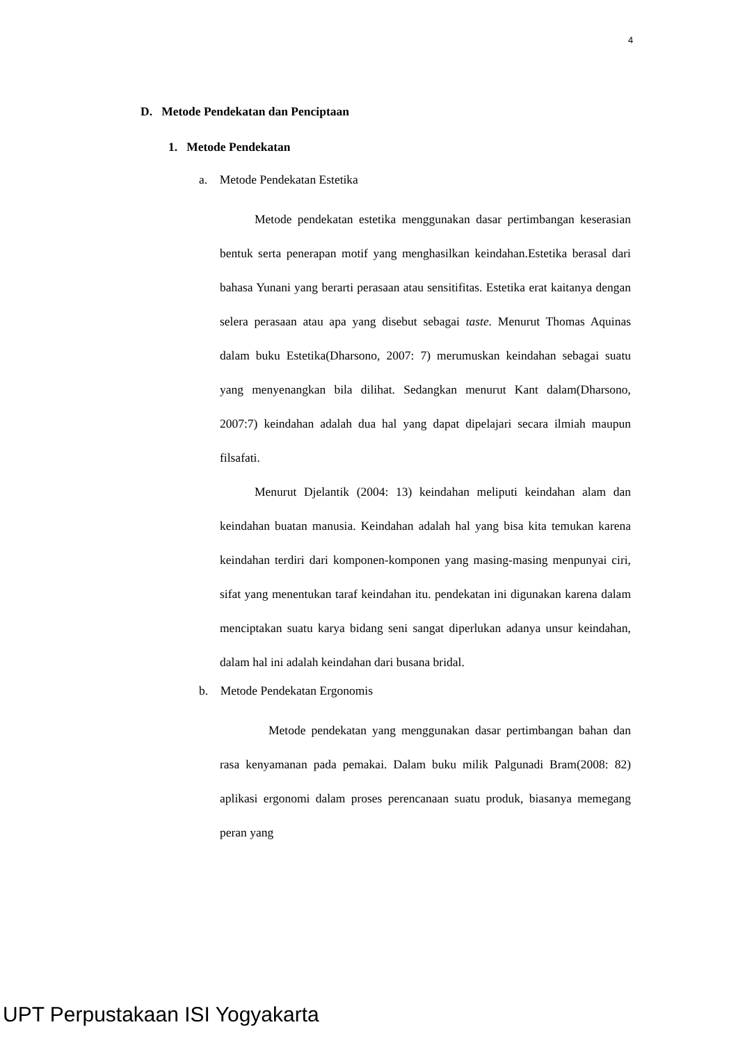4
D. Metode Pendekatan dan Penciptaan
1. Metode Pendekatan
a. Metode Pendekatan Estetika
Metode pendekatan estetika menggunakan dasar pertimbangan keserasian bentuk serta penerapan motif yang menghasilkan keindahan.Estetika berasal dari bahasa Yunani yang berarti perasaan atau sensitifitas. Estetika erat kaitanya dengan selera perasaan atau apa yang disebut sebagai taste. Menurut Thomas Aquinas dalam buku Estetika(Dharsono, 2007: 7) merumuskan keindahan sebagai suatu yang menyenangkan bila dilihat. Sedangkan menurut Kant dalam(Dharsono, 2007:7) keindahan adalah dua hal yang dapat dipelajari secara ilmiah maupun filsafati.
Menurut Djelantik (2004: 13) keindahan meliputi keindahan alam dan keindahan buatan manusia. Keindahan adalah hal yang bisa kita temukan karena keindahan terdiri dari komponen-komponen yang masing-masing menpunyai ciri, sifat yang menentukan taraf keindahan itu. pendekatan ini digunakan karena dalam menciptakan suatu karya bidang seni sangat diperlukan adanya unsur keindahan, dalam hal ini adalah keindahan dari busana bridal.
b. Metode Pendekatan Ergonomis
Metode pendekatan yang menggunakan dasar pertimbangan bahan dan rasa kenyamanan pada pemakai. Dalam buku milik Palgunadi Bram(2008: 82) aplikasi ergonomi dalam proses perencanaan suatu produk, biasanya memegang peran yang
UPT Perpustakaan ISI Yogyakarta